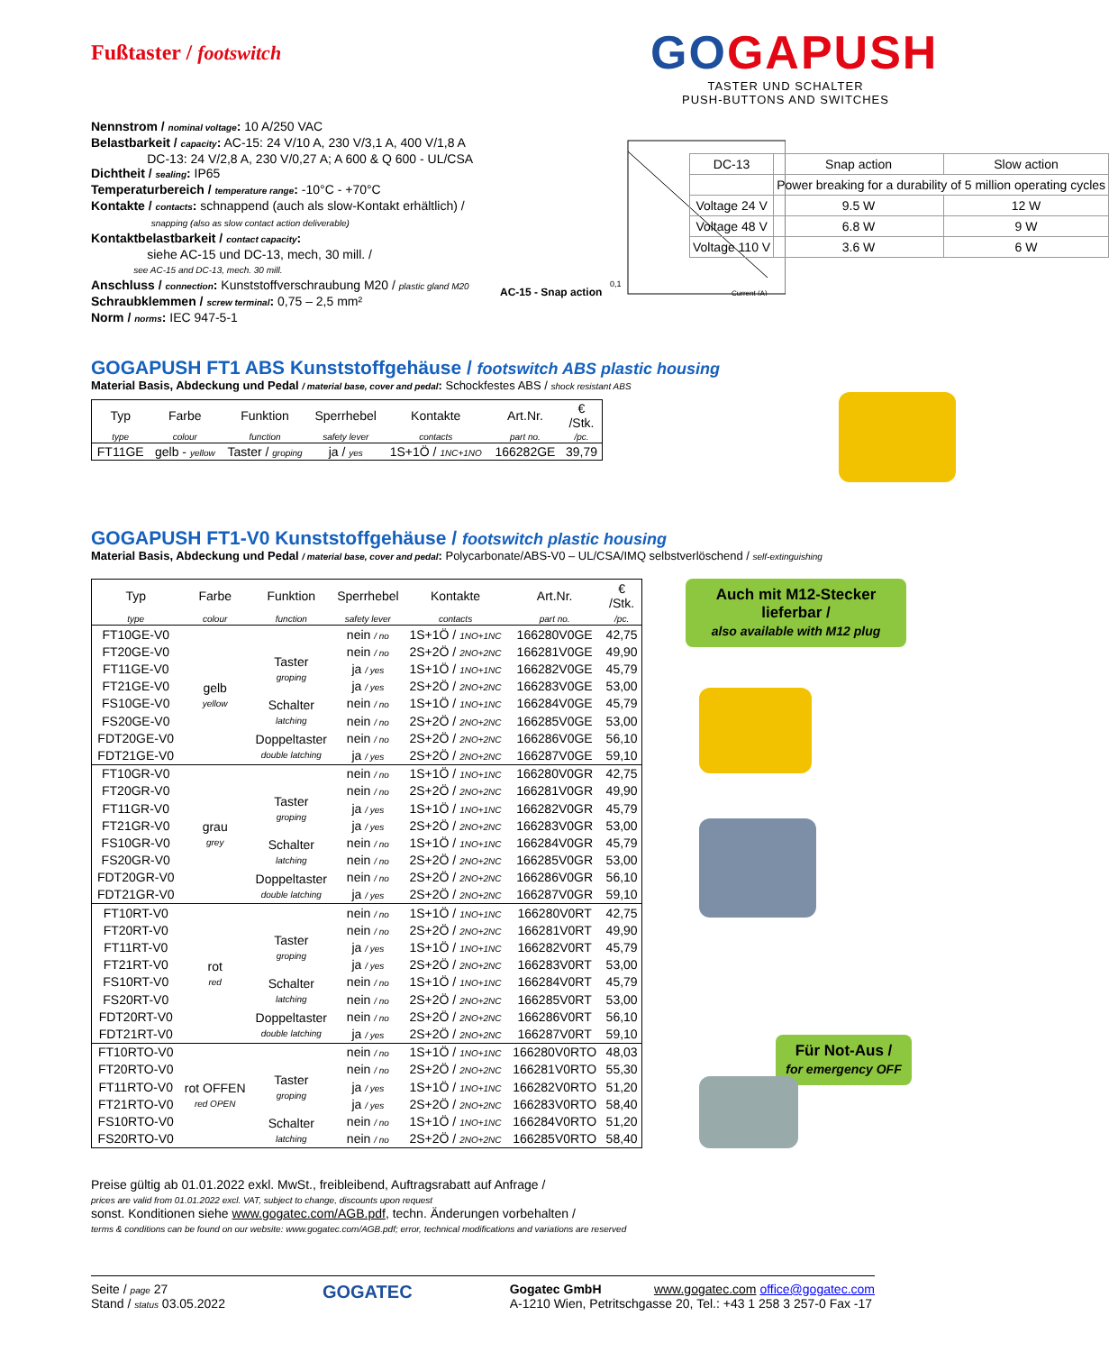GOGAPUSH
TASTER UND SCHALTER
PUSH-BUTTONS AND SWITCHES
AC-15 - Snap action
0,1
Current (A)
| DC-13 | Snap action | Slow action |
| | Power breaking for a durability of 5 million operating cycles | |
| Voltage 24 V | 9.5 W | 12 W |
| Voltage 48 V | 6.8 W | 9 W |
| Voltage 110 V | 3.6 W | 6 W |
Fußtaster / footswitch
Nennstrom / nominal voltage: 10 A/250 VAC
Belastbarkeit / capacity: AC-15: 24 V/10 A, 230 V/3,1 A, 400 V/1,8 A
DC-13: 24 V/2,8 A, 230 V/0,27 A; A 600 & Q 600 - UL/CSA
Dichtheit / sealing: IP65
Temperaturbereich / temperature range: -10°C - +70°C
Kontakte / contacts: schnappend (auch als slow-Kontakt erhältlich) /
snapping (also as slow contact action deliverable)
Kontaktbelastbarkeit / contact capacity:
siehe AC-15 und DC-13, mech, 30 mill. /
see AC-15 and DC-13, mech. 30 mill.
Anschluss / connection: Kunststoffverschraubung M20 / plastic gland M20
Schraubklemmen / screw terminal: 0,75 – 2,5 mm²
Norm / norms: IEC 947-5-1
GOGAPUSH FT1 ABS Kunststoffgehäuse / footswitch ABS plastic housing
Material Basis, Abdeckung und Pedal / material base, cover and pedal: Schockfestes ABS / shock resistant ABS
| Typ | Farbe | Funktion | Sperrhebel | Kontakte | Art.Nr. | € /Stk. |
| --- | --- | --- | --- | --- | --- | --- |
| type | colour | function | safety lever | contacts | part no. | /pc. |
| FT11GE | gelb - yellow | Taster / groping | ja / yes | 1S+1Ö / 1NC+1NO | 166282GE | 39,79 |
GOGAPUSH FT1-V0 Kunststoffgehäuse / footswitch plastic housing
Material Basis, Abdeckung und Pedal / material base, cover and pedal: Polycarbonate/ABS-V0 – UL/CSA/IMQ selbstverlöschend / self-extinguishing
| Typ | Farbe | Funktion | Sperrhebel | Kontakte | Art.Nr. | € /Stk. |
| --- | --- | --- | --- | --- | --- | --- |
| type | colour | function | safety lever | contacts | part no. | /pc. |
| FT10GE-V0 | gelb yellow | | nein / no | 1S+1Ö / 1NO+1NC | 166280V0GE | 42,75 |
| FT20GE-V0 | | Taster groping | nein / no | 2S+2Ö / 2NO+2NC | 166281V0GE | 49,90 |
| FT11GE-V0 | | | ja / yes | 1S+1Ö / 1NO+1NC | 166282V0GE | 45,79 |
| FT21GE-V0 | | | ja / yes | 2S+2Ö / 2NO+2NC | 166283V0GE | 53,00 |
| FS10GE-V0 | | Schalter latching | nein / no | 1S+1Ö / 1NO+1NC | 166284V0GE | 45,79 |
| FS20GE-V0 | | | nein / no | 2S+2Ö / 2NO+2NC | 166285V0GE | 53,00 |
| FDT20GE-V0 | | Doppeltaster double latching | nein / no | 2S+2Ö / 2NO+2NC | 166286V0GE | 56,10 |
| FDT21GE-V0 | | | ja / yes | 2S+2Ö / 2NO+2NC | 166287V0GE | 59,10 |
| FT10GR-V0 | grau grey | | nein / no | 1S+1Ö / 1NO+1NC | 166280V0GR | 42,75 |
| FT20GR-V0 | | Taster groping | nein / no | 2S+2Ö / 2NO+2NC | 166281V0GR | 49,90 |
| FT11GR-V0 | | | ja / yes | 1S+1Ö / 1NO+1NC | 166282V0GR | 45,79 |
| FT21GR-V0 | | | ja / yes | 2S+2Ö / 2NO+2NC | 166283V0GR | 53,00 |
| FS10GR-V0 | | Schalter latching | nein / no | 1S+1Ö / 1NO+1NC | 166284V0GR | 45,79 |
| FS20GR-V0 | | | nein / no | 2S+2Ö / 2NO+2NC | 166285V0GR | 53,00 |
| FDT20GR-V0 | | Doppeltaster double latching | nein / no | 2S+2Ö / 2NO+2NC | 166286V0GR | 56,10 |
| FDT21GR-V0 | | | ja / yes | 2S+2Ö / 2NO+2NC | 166287V0GR | 59,10 |
| FT10RT-V0 | rot red | | nein / no | 1S+1Ö / 1NO+1NC | 166280V0RT | 42,75 |
| FT20RT-V0 | | Taster groping | nein / no | 2S+2Ö / 2NO+2NC | 166281V0RT | 49,90 |
| FT11RT-V0 | | | ja / yes | 1S+1Ö / 1NO+1NC | 166282V0RT | 45,79 |
| FT21RT-V0 | | | ja / yes | 2S+2Ö / 2NO+2NC | 166283V0RT | 53,00 |
| FS10RT-V0 | | Schalter latching | nein / no | 1S+1Ö / 1NO+1NC | 166284V0RT | 45,79 |
| FS20RT-V0 | | | nein / no | 2S+2Ö / 2NO+2NC | 166285V0RT | 53,00 |
| FDT20RT-V0 | | Doppeltaster double latching | nein / no | 2S+2Ö / 2NO+2NC | 166286V0RT | 56,10 |
| FDT21RT-V0 | | | ja / yes | 2S+2Ö / 2NO+2NC | 166287V0RT | 59,10 |
| FT10RTO-V0 | rot OFFEN red OPEN | | nein / no | 1S+1Ö / 1NO+1NC | 166280V0RTO | 48,03 |
| FT20RTO-V0 | | Taster groping | nein / no | 2S+2Ö / 2NO+2NC | 166281V0RTO | 55,30 |
| FT11RTO-V0 | | | ja / yes | 1S+1Ö / 1NO+1NC | 166282V0RTO | 51,20 |
| FT21RTO-V0 | | | ja / yes | 2S+2Ö / 2NO+2NC | 166283V0RTO | 58,40 |
| FS10RTO-V0 | | Schalter latching | nein / no | 1S+1Ö / 1NO+1NC | 166284V0RTO | 51,20 |
| FS20RTO-V0 | | | nein / no | 2S+2Ö / 2NO+2NC | 166285V0RTO | 58,40 |
Auch mit M12-Stecker lieferbar /
also available with M12 plug
Für Not-Aus /
for emergency OFF
Preise gültig ab 01.01.2022 exkl. MwSt., freibleibend, Auftragsrabatt auf Anfrage /
prices are valid from 01.01.2022 excl. VAT, subject to change, discounts upon request
sonst. Konditionen siehe www.gogatec.com/AGB.pdf, techn. Änderungen vorbehalten /
terms & conditions can be found on our website: www.gogatec.com/AGB.pdf; error, technical modifications and variations are reserved
Seite / page 27
Stand / status 03.05.2022
GOGATEC
Gogatec GmbH www.gogatec.com office@gogatec.com
A-1210 Wien, Petritschgasse 20, Tel.: +43 1 258 3 257-0 Fax -17